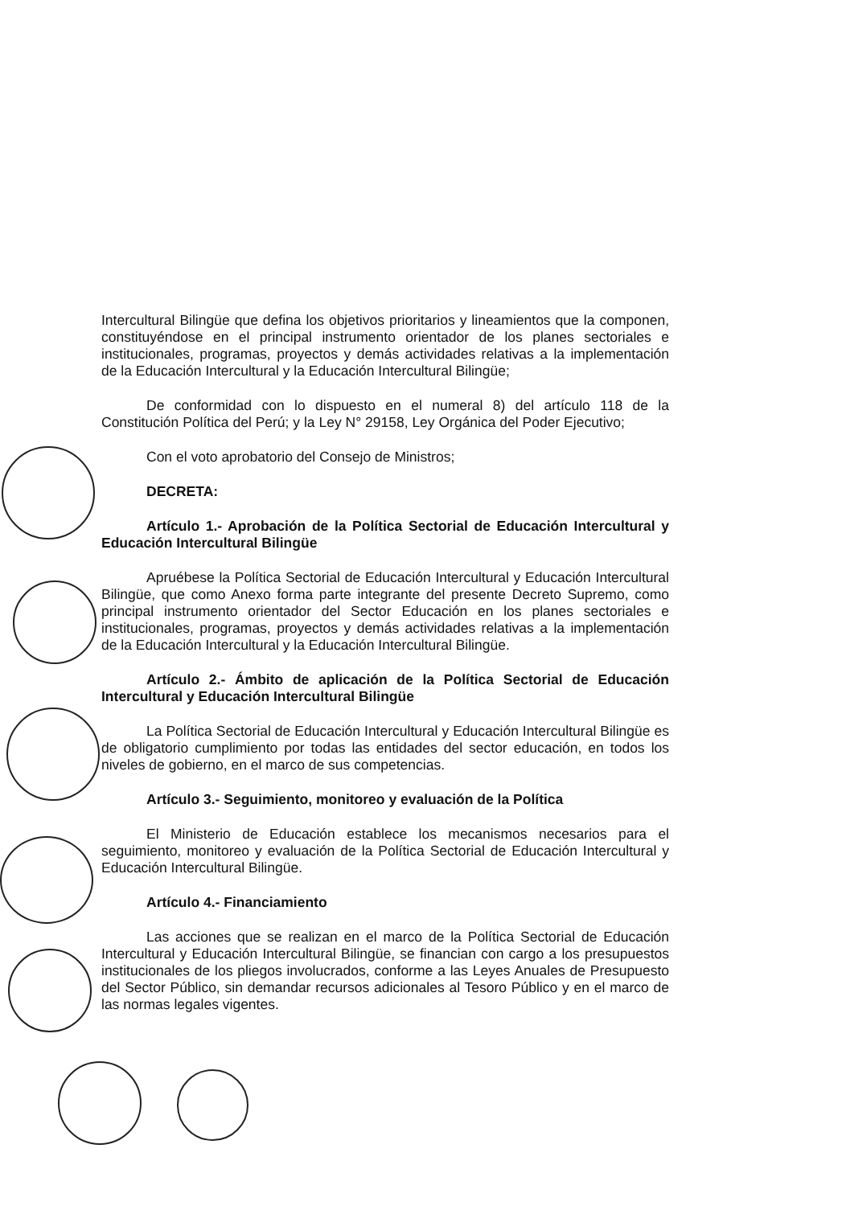Intercultural Bilingüe que defina los objetivos prioritarios y lineamientos que la componen, constituyéndose en el principal instrumento orientador de los planes sectoriales e institucionales, programas, proyectos y demás actividades relativas a la implementación de la Educación Intercultural y la Educación Intercultural Bilingüe;
De conformidad con lo dispuesto en el numeral 8) del artículo 118 de la Constitución Política del Perú; y la Ley N° 29158, Ley Orgánica del Poder Ejecutivo;
Con el voto aprobatorio del Consejo de Ministros;
DECRETA:
Artículo 1.- Aprobación de la Política Sectorial de Educación Intercultural y Educación Intercultural Bilingüe
Apruébese la Política Sectorial de Educación Intercultural y Educación Intercultural Bilingüe, que como Anexo forma parte integrante del presente Decreto Supremo, como principal instrumento orientador del Sector Educación en los planes sectoriales e institucionales, programas, proyectos y demás actividades relativas a la implementación de la Educación Intercultural y la Educación Intercultural Bilingüe.
Artículo 2.- Ámbito de aplicación de la Política Sectorial de Educación Intercultural y Educación Intercultural Bilingüe
La Política Sectorial de Educación Intercultural y Educación Intercultural Bilingüe es de obligatorio cumplimiento por todas las entidades del sector educación, en todos los niveles de gobierno, en el marco de sus competencias.
Artículo 3.- Seguimiento, monitoreo y evaluación de la Política
El Ministerio de Educación establece los mecanismos necesarios para el seguimiento, monitoreo y evaluación de la Política Sectorial de Educación Intercultural y Educación Intercultural Bilingüe.
Artículo 4.- Financiamiento
Las acciones que se realizan en el marco de la Política Sectorial de Educación Intercultural y Educación Intercultural Bilingüe, se financian con cargo a los presupuestos institucionales de los pliegos involucrados, conforme a las Leyes Anuales de Presupuesto del Sector Público, sin demandar recursos adicionales al Tesoro Público y en el marco de las normas legales vigentes.